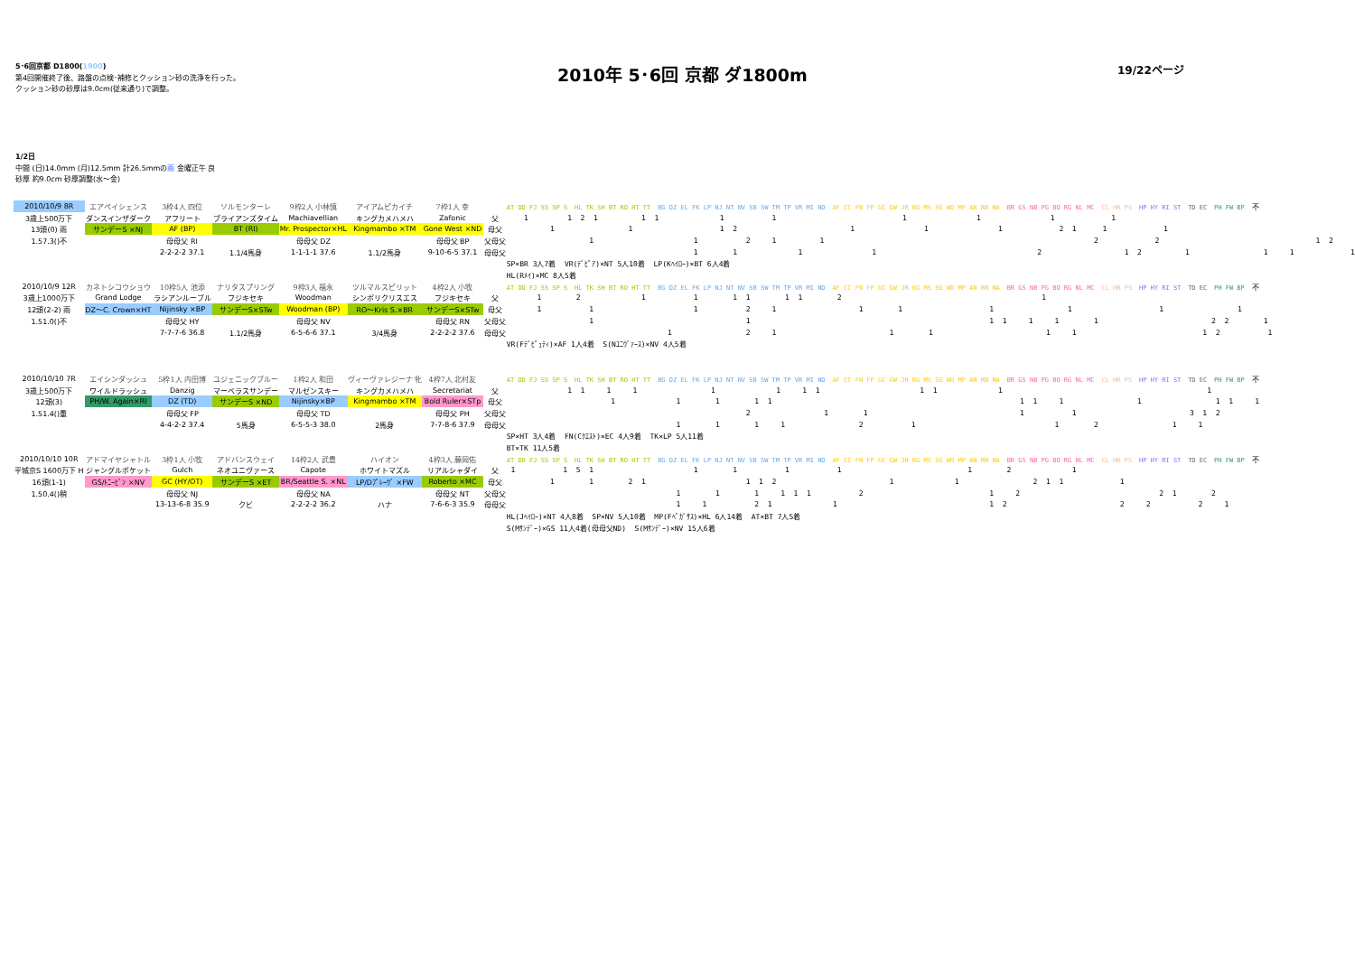5･6回京都 D1800(1900)
第4回開催終了後、路盤の点検･補修とクッション砂の洗浄を行った。
クッション砂の砂厚は9.0cm(従来通り)で調整。
2010年 5･6回 京都 ダ1800m
19/22ページ
1/2日
中間 (日)14.0mm (月)12.5mm 計26.5mmの雨 金曜正午 良
砂厚 約9.0cm 砂厚調整(水～金)
| 2010/10/9 8R | エアペイシェンス | 3枠4人 四位 | ソルモンターレ | 9枠2人 小林慎 | アイアムピカイチ | 7枠1人 幸 | | AT DD FJ SS SP S HL TK SH BT RO HT TT BG DZ EL FK LP NJ NT NV SB SW TM TP VR MI ND AF CC FN FP GC GW JR KG MS SG WD MP AN RN NA BR GS NB PG BO RG NL MC CL HR PS HP HY RI ST TD EC PH FW BP 不 |
| 3歳上500万下 | ダンスインザダーク | アフリート | ブライアンズタイム | Machiavellian | キングカメハメハ | Zafonic | 父 | 1 1 2 1 1 1 1 1 1 1 1 1 |
| 13頭(0) 雨 | サンデーS ×NJ | AF (BP) | BT (RI) | Mr. Prospector×HL | Kingmambo ×TM | Gone West ×ND | 母父 | 1 1 1 2 1 1 1 2 1 1 1 |
| 1.57.3()不 | | 母母父 RI | | 母母父 DZ | | 母母父 BP | 父母父 | 1 1 2 1 1 2 2 1 2 |
| | | 2-2-2-2 37.1 | 1.1/4馬身 | 1-1-1-1 37.6 | 1.1/2馬身 | 9-10-6-5 37.1 | 母母父 | 1 1 1 1 2 1 2 1 1 1 1 |
| | | | | | | | | SP×BR 3人7着 VR(ﾃﾞﾋﾟｱ)×NT 5人10着 LP(Kﾍｲﾛｰ)×BT 6人4着 |
| | | | | | | | | HL(Rﾒｲ)×MC 8人5着 |
| 2010/10/9 12R | カネトシコウショウ | 10枠5人 池添 | ナリタスプリング | 9枠3人 福永 | ツルマルスピリット | 4枠2人 小牧 | | AT DD FJ SS SP S HL TK SH BT RO HT TT BG DZ EL FK LP NJ NT NV SB SW TM TP VR MI ND AF CC FN FP GC GW JR KG MS SG WD MP AN RN NA BR GS NB PG BO RG NL MC CL HR PS HP HY RI ST TD EC PH FW BP 不 |
| 3歳上1000万下 | Grand Lodge | ラシアンルーブル | フジキセキ | Woodman | シンボリクリスエス | フジキセキ | 父 | 1 2 1 1 1 1 1 1 2 1 |
| 12頭(2-2) 雨 | DZ～C. Crown×HT | Nijinsky ×BP | サンデーS×STw | Woodman (BP) | RO～Kris S.×BR | サンデーS×STw | 母父 | 1 1 1 2 1 1 1 1 1 1 1 |
| 1.51.0()不 | | 母母父 HY | | 母母父 NV | | 母母父 RN | 父母父 | 1 1 1 1 1 1 1 2 2 1 |
| | | 7-7-7-6 36.8 | 1.1/2馬身 | 6-5-6-6 37.1 | 3/4馬身 | 2-2-2-2 37.6 | 母母父 | 1 2 1 1 1 1 1 1 2 1 |
| | | | | | | | | VR(Fﾃﾞﾋﾟｭﾃｨ)×AF 1人4着 S(Nﾕﾆｳﾞｧｰｽ)×NV 4人5着 |
| 2010/10/10 7R | エイシンダッシュ | 5枠1人 内田博 | ユジェニックブルー | 1枠2人 和田 | ヴィーヴァレジーナ 牝 | 4枠7人 北村友 | | AT DD FJ SS SP S HL TK SH BT RO HT TT BG DZ EL FK LP NJ NT NV SB SW TM TP VR MI ND AF CC FN FP GC GW JR KG MS SG WD MP AN RN NA BR GS NB PG BO RG NL MC CL HR PS HP HY RI ST TD EC PH FW BP 不 |
| 3歳上500万下 | ワイルドラッシュ | Danzig | マーベラスサンデー | マルゼンスキー | キングカメハメハ | Secretariat | 父 | 1 1 1 1 1 1 1 1 1 1 1 1 |
| 12頭(3) | PH/W. Again×RI | DZ (TD) | サンデーS ×ND | Nijinsky×BP | Kingmambo ×TM | Bold Ruler×STp | 母父 | 1 1 1 1 1 1 1 1 1 1 1 1 |
| 1.51.4()重 | | 母母父 FP | | 母母父 TD | | 母母父 PH | 父母父 | 2 1 1 1 1 3 1 2 |
| | | 4-4-2-2 37.4 | 5馬身 | 6-5-5-3 38.0 | 2馬身 | 7-7-8-6 37.9 | 母母父 | 1 1 1 1 2 1 1 2 1 1 |
| | | | | | | | | SP×HT 3人4着 FN(Cｸｴｽﾄ)×EC 4人9着 TK×LP 5人11着 |
| | | | | | | | | BT×TK 11人5着 |
| 2010/10/10 10R | アドマイヤシャトル | 3枠1人 小牧 | アドバンスウェイ | 14枠2人 武豊 | ハイオン | 4枠3人 藤岡佑 | | AT DD FJ SS SP S HL TK SH BT RO HT TT BG DZ EL FK LP NJ NT NV SB SW TM TP VR MI ND AF CC FN FP GC GW JR KG MS SG WD MP AN RN NA BR GS NB PG BO RG NL MC CL HR PS HP HY RI ST TD EC PH FW BP 不 |
| 平城京S 1600万下 H | ジャングルポケット | Gulch | ネオユニヴァース | Capote | ホワイトマズル | リアルシャダイ | 父 | 1 1 5 1 1 1 1 1 1 2 1 |
| 16頭(1-1) | GS/ﾄﾆｰﾋﾞﾝ ×NV | GC (HY/OT) | サンデーS ×ET | BR/Seattle S. ×NL | LP/Dﾌﾟﾚｰｳﾞ ×FW | Roberto ×MC | 母父 | 1 1 2 1 1 1 2 1 1 2 1 1 1 |
| 1.50.4()稍 | | 母母父 NJ | | 母母父 NA | | 母母父 NT | 父母父 | 1 1 1 1 1 1 2 1 2 2 1 2 |
| | | 13-13-6-8 35.9 | クビ | 2-2-2-2 36.2 | ハナ | 7-6-6-3 35.9 | 母母父 | 1 1 2 1 1 1 2 2 2 2 1 |
| | | | | | | | | HL(Jﾍｲﾛｰ)×NT 4人8着 SP×NV 5人10着 MP(Fﾍﾟｶﾞｻｽ)×HL 6人14着 AT×BT 7人5着 |
| | | | | | | | | S(Mｻﾝﾃﾞｰ)×GS 11人4着(母母父ND) S(Mｻﾝﾃﾞｰ)×NV 15人6着 |